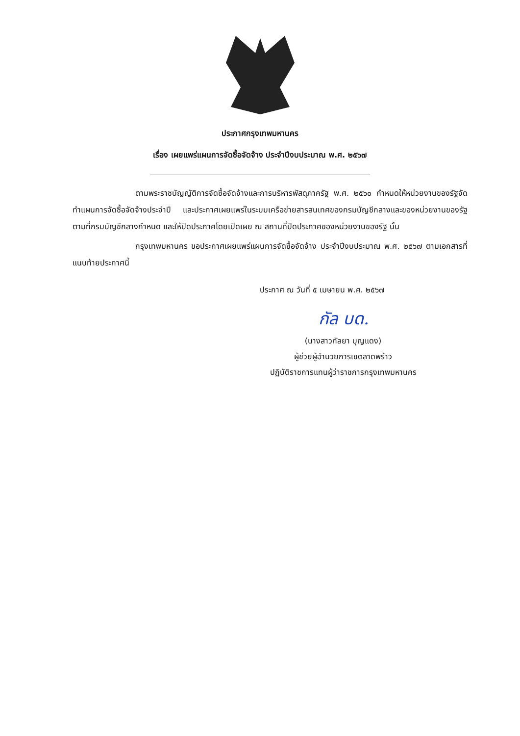ประกาศกรุงเทพมหานคร
เรื่อง เผยแพร่แผนการจัดซื้อจัดจ้าง ประจำปีงบประมาณ พ.ศ. ๒๕๖๗
ตามพระราชบัญญัติการจัดซื้อจัดจ้างและการบริหารพัสดุภาครัฐ พ.ศ. ๒๕๖๐ กำหนดให้หน่วยงานของรัฐจัดทำแผนการจัดซื้อจัดจ้างประจำปี และประกาศเผยแพร่ในระบบเครือข่ายสารสนเทศของกรมบัญชีกลางและของหน่วยงานของรัฐตามที่กรมบัญชีกลางกำหนด และให้ปิดประกาศโดยเปิดเผย ณ สถานที่ปิดประกาศของหน่วยงานของรัฐ นั้น
กรุงเทพมหานคร ขอประกาศเผยแพร่แผนการจัดซื้อจัดจ้าง ประจำปีงบประมาณ พ.ศ. ๒๕๖๗ ตามเอกสารที่แนบท้ายประกาศนี้
ประกาศ ณ วันที่ ๕ เมษายน พ.ศ. ๒๕๖๗
กัล บด.
(นางสาวกัลยา บุญแดง)
ผู้ช่วยผู้อำนวยการเขตลาดพร้าว
ปฏิบัติราชการแทนผู้ว่าราชการกรุงเทพมหานคร